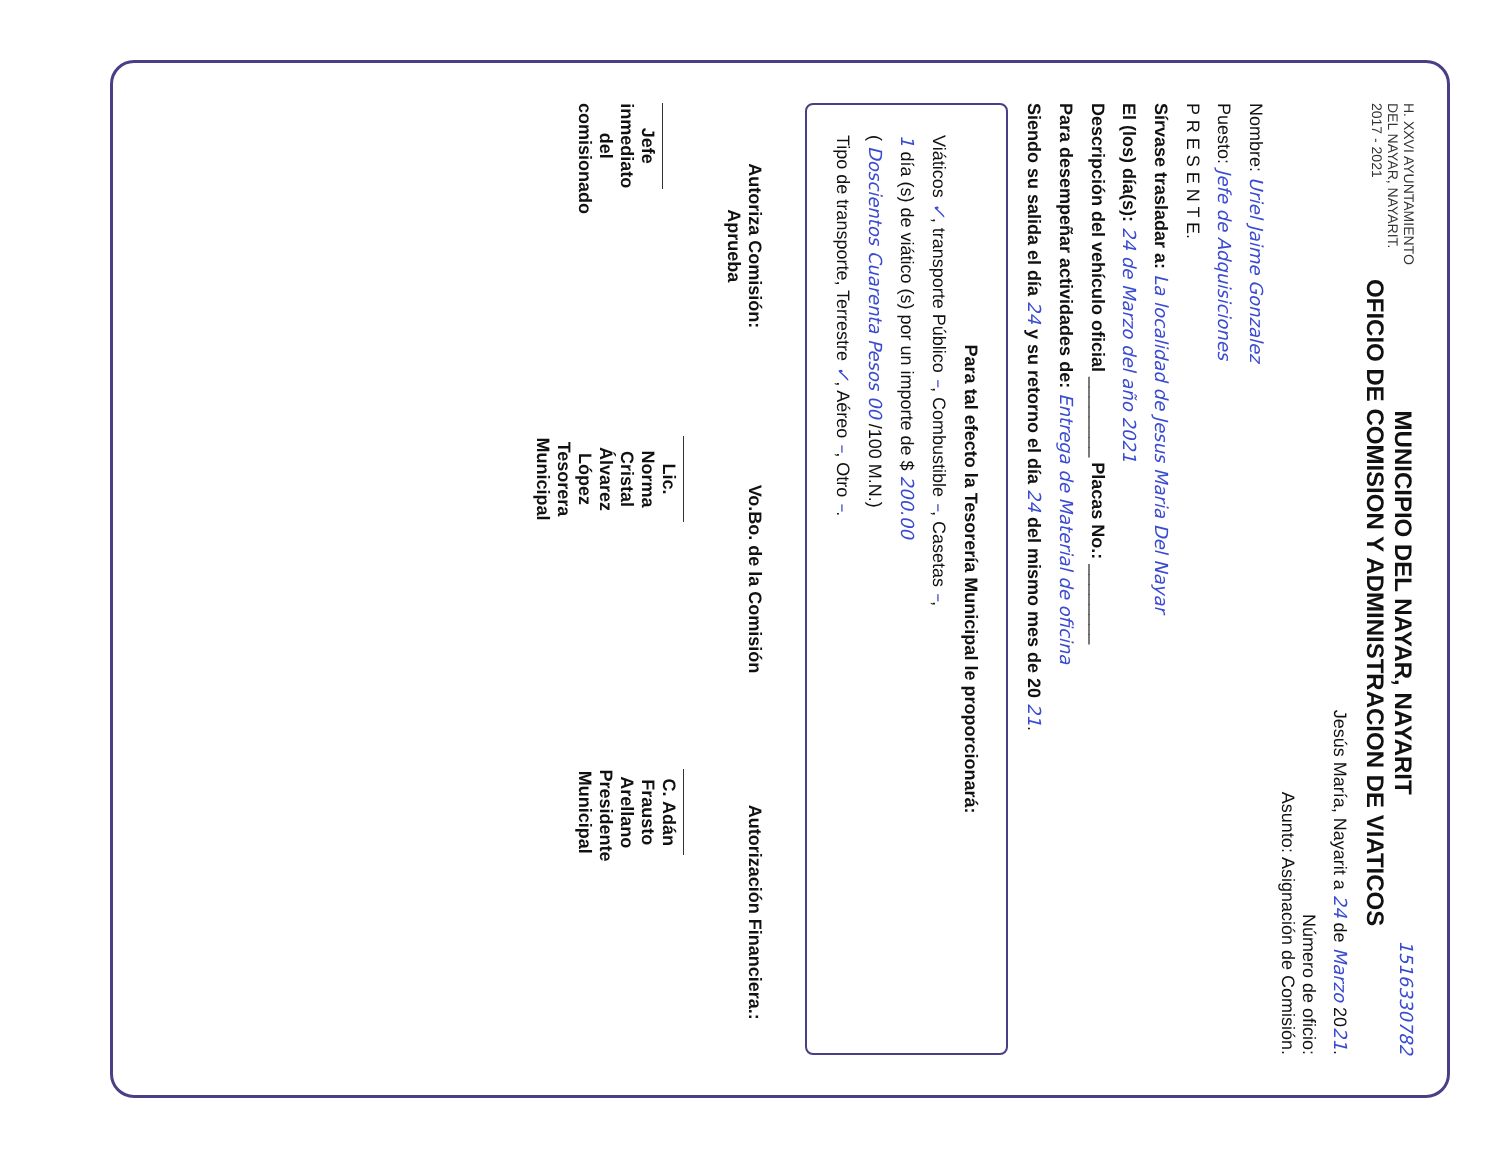H. XXVI AYUNTAMIENTO
DEL NAYAR, NAYARIT.
2017 - 2021
MUNICIPIO DEL NAYAR, NAYARIT
OFICIO DE COMISION Y ADMINISTRACION DE VIATICOS
1516330782
Jesús María, Nayarit a 24 de Marzo 2021.
Número de oficio:
Asunto: Asignación de Comisión.
Nombre: Uriel Jaime Gonzalez
Puesto: Jefe de Adquisiciones
P R E S E N T E.
Sírvase trasladar a: La localidad de Jesus Maria Del Nayar
El (los) día(s): 24 de Marzo del año 2021
Descripción del vehículo oficial ________ Placas No.: ________
Para desempeñar actividades de: Entrega de Material de oficina
Siendo su salida el día 24 y su retorno el día 24 del mismo mes de 20 21.
Para tal efecto la Tesorería Municipal le proporcionará:
Viáticos ✓, transporte Público –, Combustible –, Casetas –,
1 día (s) de viático (s) por un importe de $ 200.00
( Doscientos Cuarenta Pesos 00 /100 M.N.)
Tipo de transporte, Terrestre ✓, Aéreo –, Otro –.
Autoriza Comisión:
Aprueba
Jefe inmediato del comisionado
Vo.Bo. de la Comisión
Lic. Norma Cristal Álvarez López
Tesorera Municipal
Autorización Financiera.:
C. Adán Frausto Arellano
Presidente Municipal